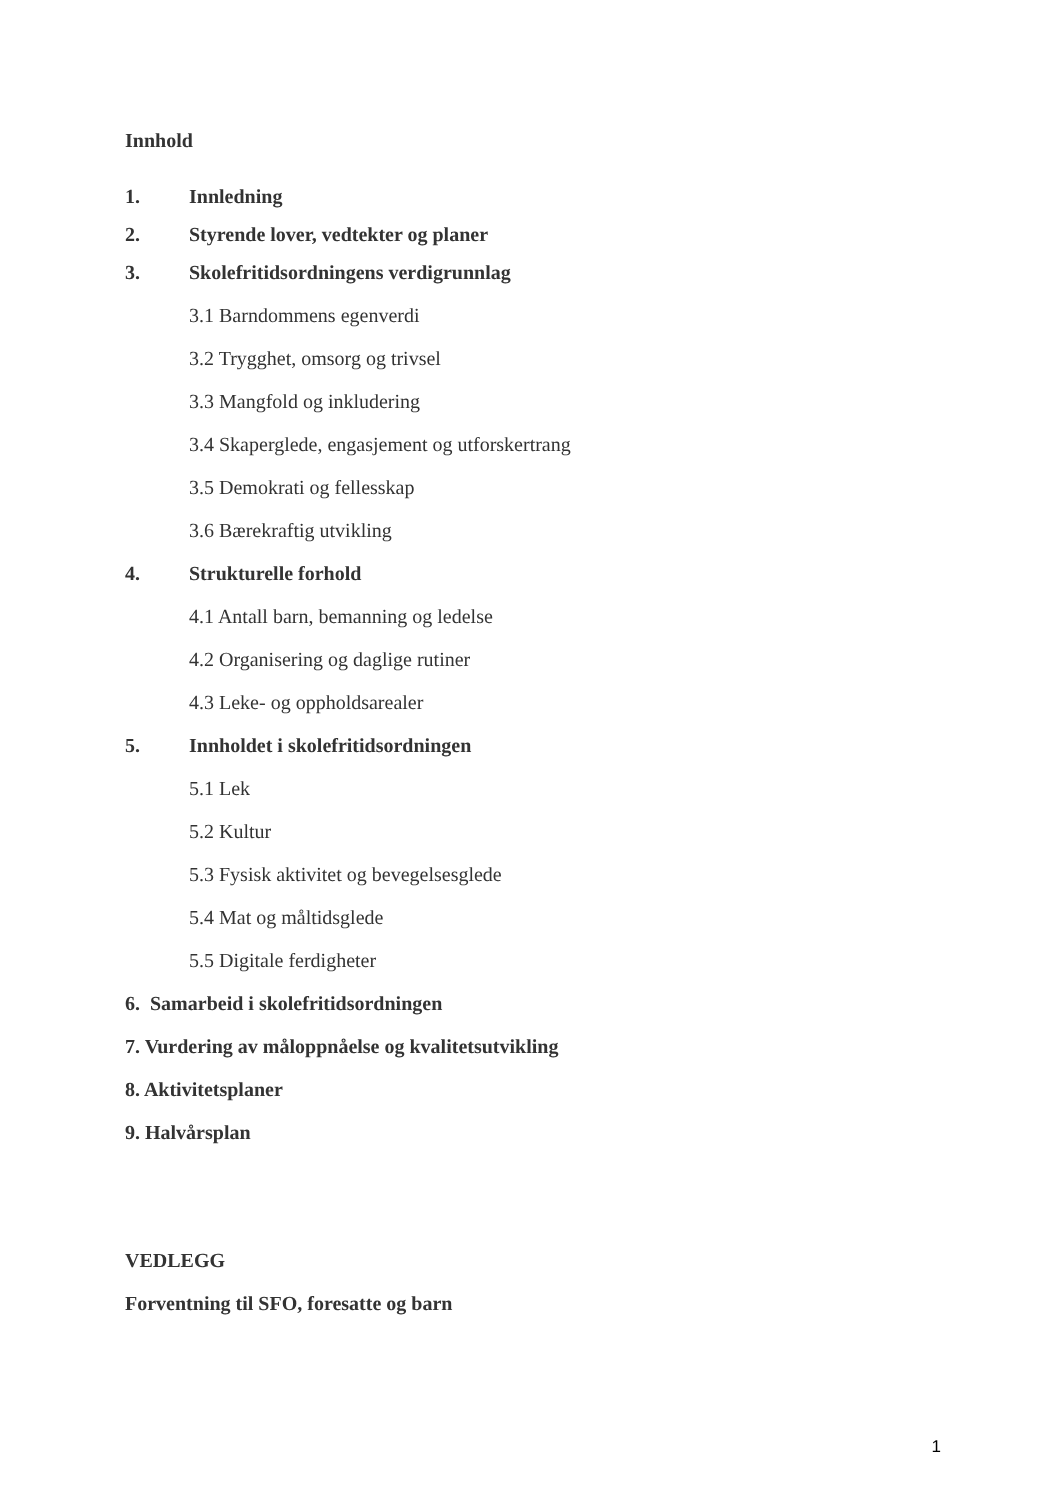Innhold
1. Innledning
2. Styrende lover, vedtekter og planer
3. Skolefritidsordningens verdigrunnlag
3.1 Barndommens egenverdi
3.2 Trygghet, omsorg og trivsel
3.3 Mangfold og inkludering
3.4 Skaperglede, engasjement og utforskertrang
3.5 Demokrati og fellesskap
3.6 Bærekraftig utvikling
4. Strukturelle forhold
4.1 Antall barn, bemanning og ledelse
4.2 Organisering og daglige rutiner
4.3 Leke- og oppholdsarealer
5. Innholdet i skolefritidsordningen
5.1 Lek
5.2 Kultur
5.3 Fysisk aktivitet og bevegelsesglede
5.4 Mat og måltidsglede
5.5 Digitale ferdigheter
6. Samarbeid i skolefritidsordningen
7. Vurdering av måloppnåelse og kvalitetsutvikling
8. Aktivitetsplaner
9. Halvårsplan
VEDLEGG
Forventning til SFO, foresatte og barn
1